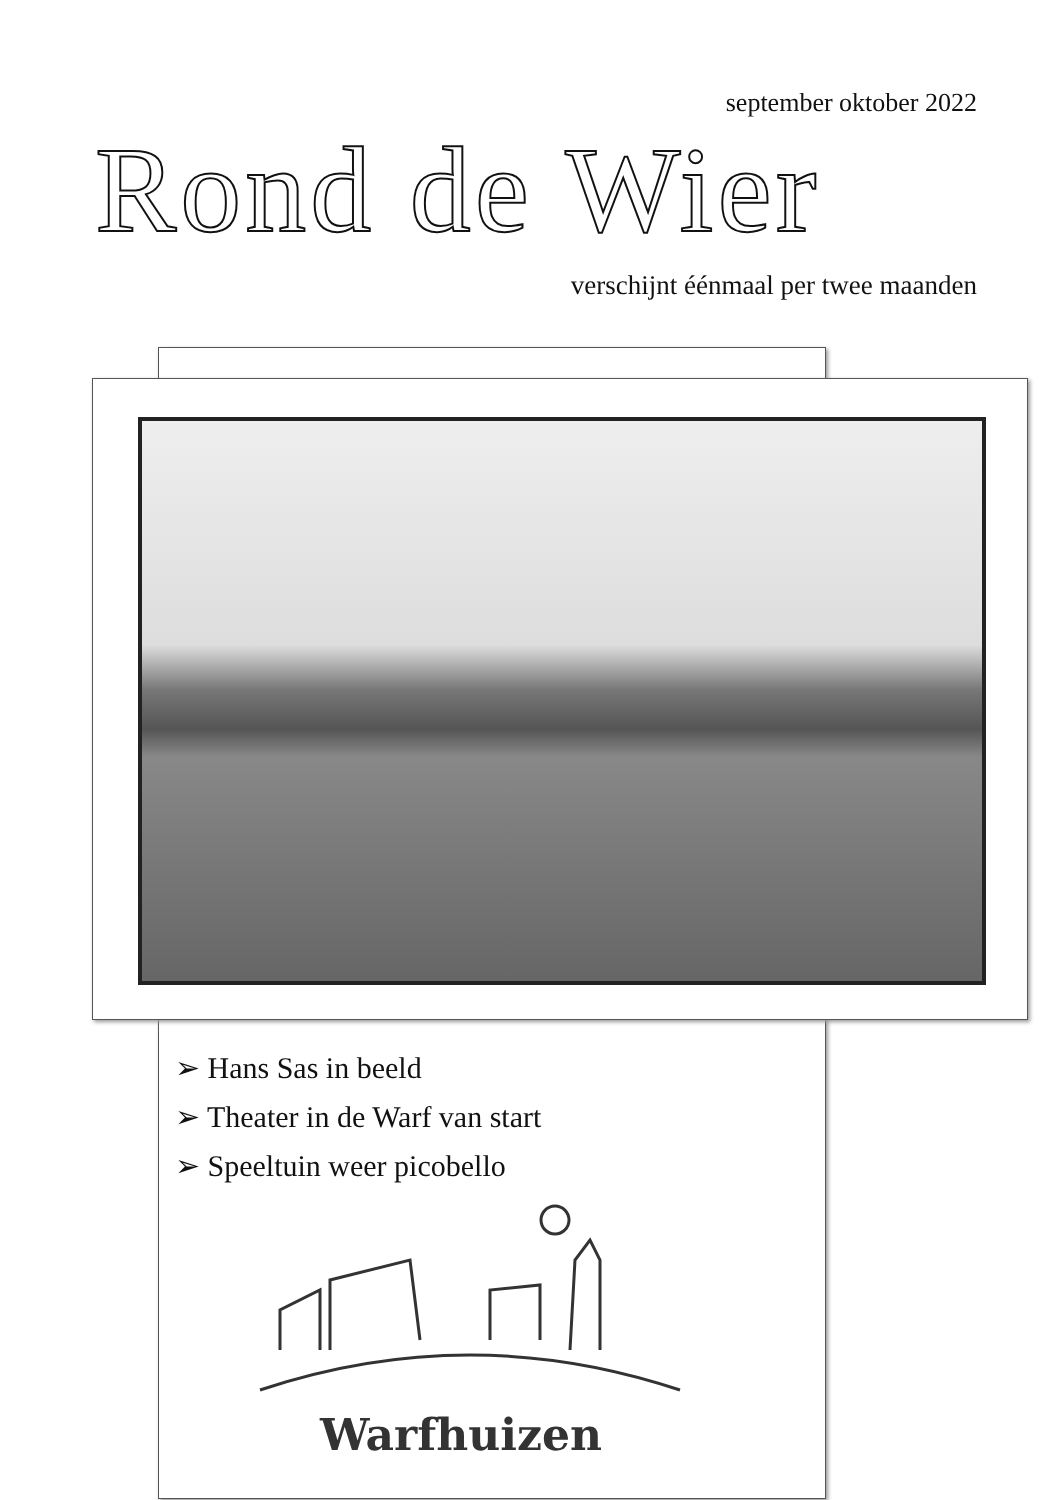september oktober 2022
Rond de Wier
verschijnt éénmaal per twee maanden
➢ Hans Sas in beeld
➢ Theater in de Warf van start
➢ Speeltuin weer picobello
Warfhuizen